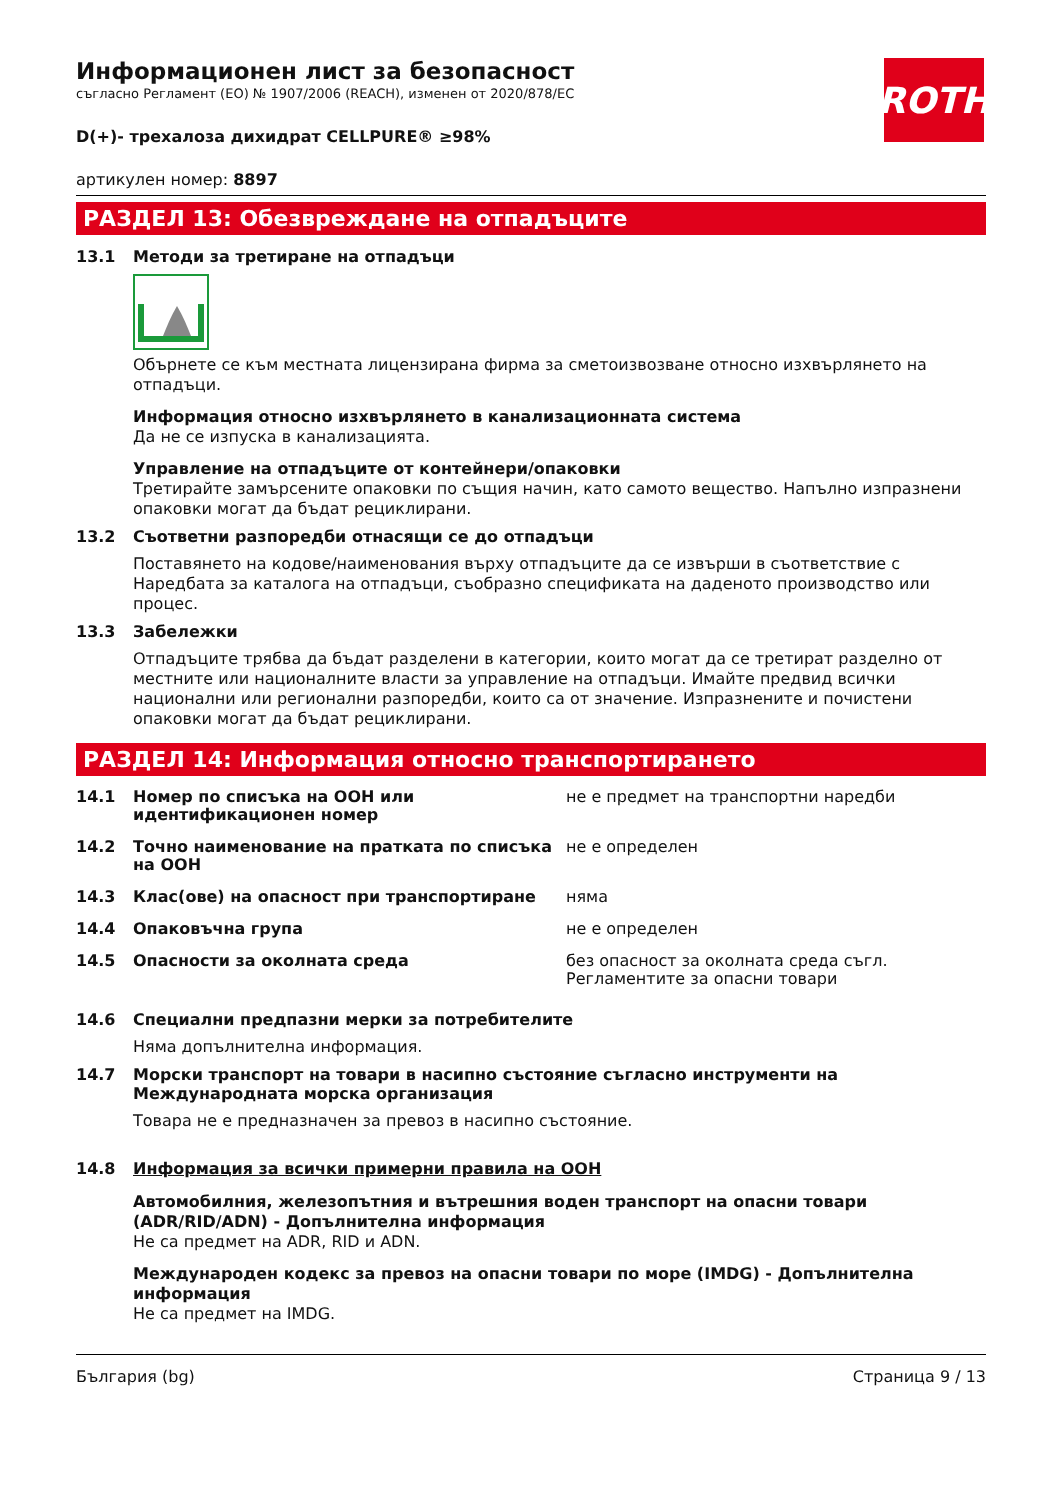ROTH
Информационен лист за безопасност
съгласно Регламент (ЕО) № 1907/2006 (REACH), изменен от 2020/878/ЕС
D(+)- трехалоза дихидрат CELLPURE® ≥98%
артикулен номер: 8897
РАЗДЕЛ 13: Обезвреждане на отпадъците
13.1 Методи за третиране на отпадъци
Обърнете се към местната лицензирана фирма за сметоизвозване относно изхвърлянето на отпадъци.
Информация относно изхвърлянето в канализационната система
Да не се изпуска в канализацията.
Управление на отпадъците от контейнери/опаковки
Третирайте замърсените опаковки по същия начин, като самото вещество. Напълно изпразнени опаковки могат да бъдат рециклирани.
13.2 Съответни разпоредби отнасящи се до отпадъци
Поставянето на кодове/наименования върху отпадъците да се извърши в съответствие с Наредбата за каталога на отпадъци, съобразно спецификата на даденото производство или процес.
13.3 Забележки
Отпадъците трябва да бъдат разделени в категории, които могат да се третират разделно от местните или националните власти за управление на отпадъци. Имайте предвид всички национални или регионални разпоредби, които са от значение. Изпразнените и почистени опаковки могат да бъдат рециклирани.
РАЗДЕЛ 14: Информация относно транспортирането
| 14.1 | Номер по списъка на ООН или идентификационен номер | не е предмет на транспортни наредби |
| 14.2 | Точно наименование на пратката по списъка на ООН | не е определен |
| 14.3 | Клас(ове) на опасност при транспортиране | няма |
| 14.4 | Опаковъчна група | не е определен |
| 14.5 | Опасности за околната среда | без опасност за околната среда съгл. Регламентите за опасни товари |
14.6 Специални предпазни мерки за потребителите
Няма допълнителна информация.
14.7 Морски транспорт на товари в насипно състояние съгласно инструменти на Международната морска организация
Товара не е предназначен за превоз в насипно състояние.
14.8 Информация за всички примерни правила на ООН
Автомобилния, железопътния и вътрешния воден транспорт на опасни товари (ADR/RID/ADN) - Допълнителна информация
Не са предмет на ADR, RID и ADN.
Международен кодекс за превоз на опасни товари по море (IMDG) - Допълнителна информация
Не са предмет на IMDG.
България (bg) Страница 9 / 13